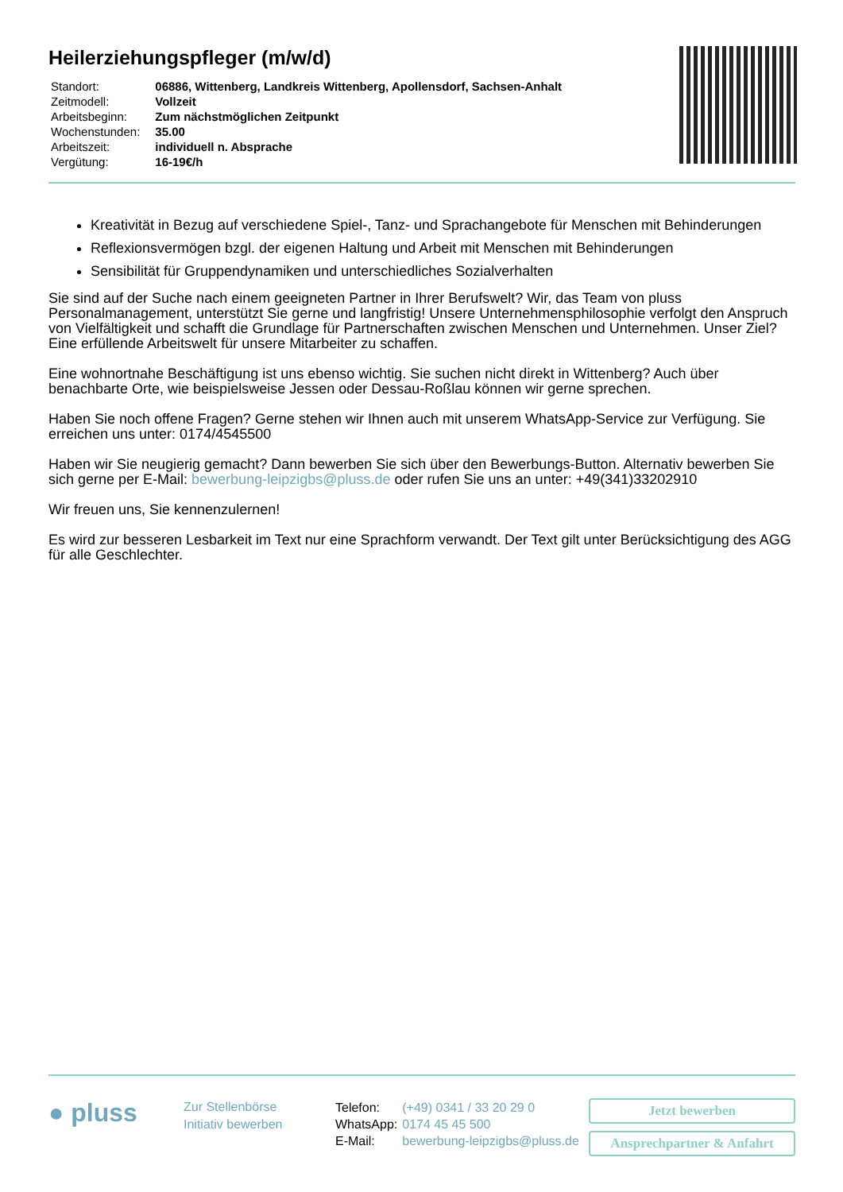Heilerziehungspfleger (m/w/d)
| Standort: | 06886, Wittenberg, Landkreis Wittenberg, Apollensdorf, Sachsen-Anhalt |
| Zeitmodell: | Vollzeit |
| Arbeitsbeginn: | Zum nächstmöglichen Zeitpunkt |
| Wochenstunden: | 35.00 |
| Arbeitszeit: | individuell n. Absprache |
| Vergütung: | 16-19€/h |
Kreativität in Bezug auf verschiedene Spiel-, Tanz- und Sprachangebote für Menschen mit Behinderungen
Reflexionsvermögen bzgl. der eigenen Haltung und Arbeit mit Menschen mit Behinderungen
Sensibilität für Gruppendynamiken und unterschiedliches Sozialverhalten
Sie sind auf der Suche nach einem geeigneten Partner in Ihrer Berufswelt? Wir, das Team von pluss Personalmanagement, unterstützt Sie gerne und langfristig! Unsere Unternehmensphilosophie verfolgt den Anspruch von Vielfältigkeit und schafft die Grundlage für Partnerschaften zwischen Menschen und Unternehmen. Unser Ziel? Eine erfüllende Arbeitswelt für unsere Mitarbeiter zu schaffen.
Eine wohnortnahe Beschäftigung ist uns ebenso wichtig. Sie suchen nicht direkt in Wittenberg? Auch über benachbarte Orte, wie beispielsweise Jessen oder Dessau-Roßlau können wir gerne sprechen.
Haben Sie noch offene Fragen? Gerne stehen wir Ihnen auch mit unserem WhatsApp-Service zur Verfügung. Sie erreichen uns unter: 0174/4545500
Haben wir Sie neugierig gemacht? Dann bewerben Sie sich über den Bewerbungs-Button. Alternativ bewerben Sie sich gerne per E-Mail: bewerbung-leipzigbs@pluss.de oder rufen Sie uns an unter: +49(341)33202910
Wir freuen uns, Sie kennenzulernen!
Es wird zur besseren Lesbarkeit im Text nur eine Sprachform verwandt. Der Text gilt unter Berücksichtigung des AGG für alle Geschlechter.
● pluss
Zur Stellenbörse
Initiativ bewerben
| Telefon: | (+49) 0341 / 33 20 29 0 |
| WhatsApp: | 0174 45 45 500 |
| E-Mail: | bewerbung-leipzigbs@pluss.de |
Jetzt bewerben
Ansprechpartner & Anfahrt